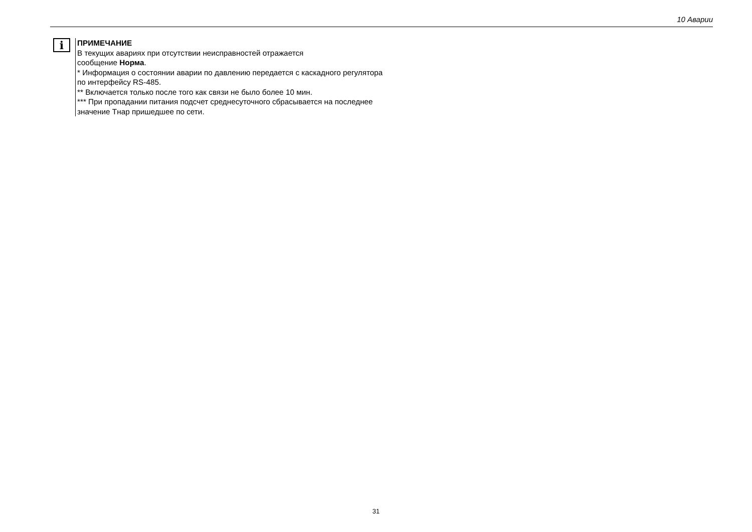10 Аварии
i
ПРИМЕЧАНИЕ
В текущих авариях при отсутствии неисправностей отражается
сообщение Норма.
* Информация о состоянии аварии по давлению передается с каскадного регулятора по интерфейсу RS-485.
** Включается только после того как связи не было более 10 мин.
*** При пропадании питания подсчет среднесуточного сбрасывается на последнее значение Тнар пришедшее по сети.
31